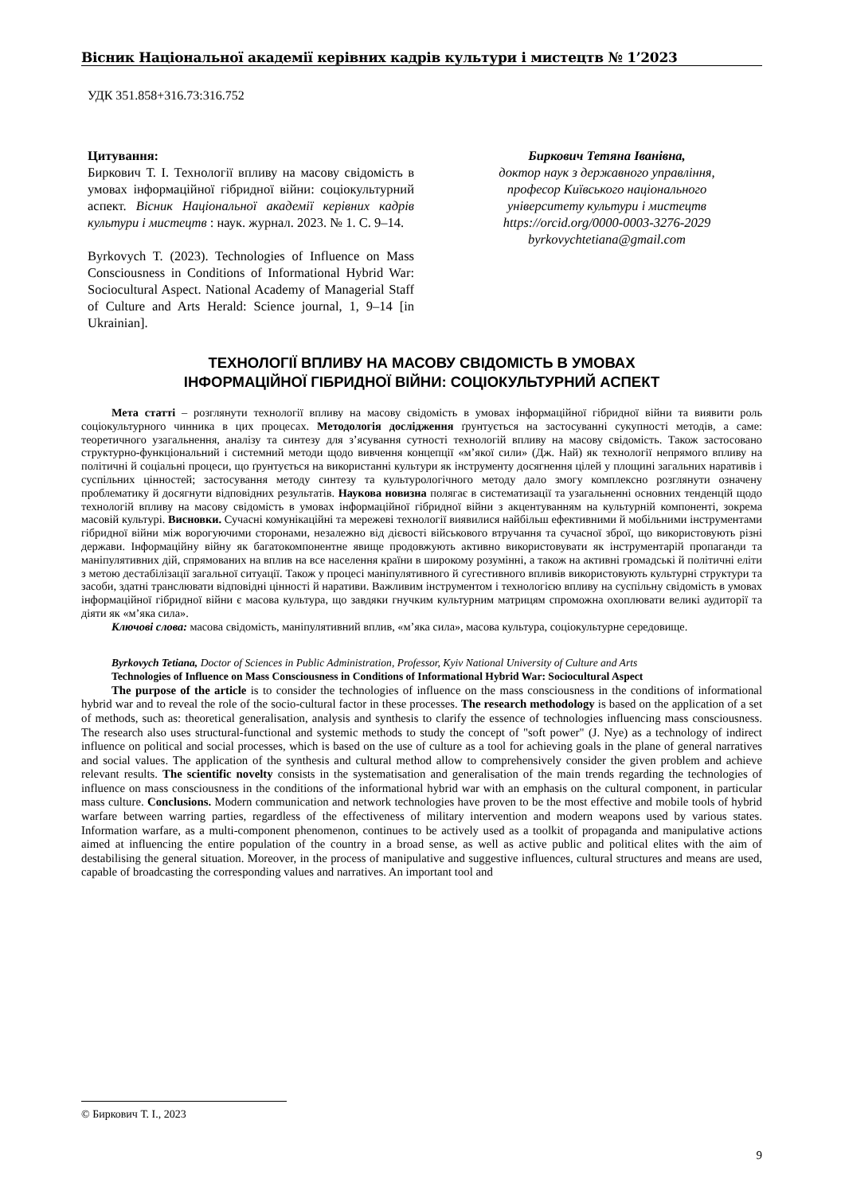Вісник Національної академії керівних кадрів культури і мистецтв № 1’2023
УДК 351.858+316.73:316.752
Цитування:
Биркович Т. І. Технології впливу на масову свідомість в умовах інформаційної гібридної війни: соціокультурний аспект. Вісник Національної академії керівних кадрів культури і мистецтв : наук. журнал. 2023. № 1. С. 9–14.
Byrkovych T. (2023). Technologies of Influence on Mass Consciousness in Conditions of Informational Hybrid War: Sociocultural Aspect. National Academy of Managerial Staff of Culture and Arts Herald: Science journal, 1, 9–14 [in Ukrainian].
Биркович Тетяна Іванівна,
доктор наук з державного управління,
професор Київського національного
університету культури і мистецтв
https://orcid.org/0000-0003-3276-2029
byrkovychtetiana@gmail.com
ТЕХНОЛОГІЇ ВПЛИВУ НА МАСОВУ СВІДОМІСТЬ В УМОВАХ
ІНФОРМАЦІЙНОЇ ГІБРИДНОЇ ВІЙНИ: СОЦІОКУЛЬТУРНИЙ АСПЕКТ
Мета статті – розглянути технології впливу на масову свідомість в умовах інформаційної гібридної війни та виявити роль соціокультурного чинника в цих процесах. Методологія дослідження ґрунтується на застосуванні сукупності методів, а саме: теоретичного узагальнення, аналізу та синтезу для з’ясування сутності технологій впливу на масову свідомість. Також застосовано структурно-функціональний і системний методи щодо вивчення концепції «м’якої сили» (Дж. Най) як технології непрямого впливу на політичні й соціальні процеси, що ґрунтується на використанні культури як інструменту досягнення цілей у площині загальних наративів і суспільних цінностей; застосування методу синтезу та культурологічного методу дало змогу комплексно розглянути означену проблематику й досягнути відповідних результатів. Наукова новизна полягає в систематизації та узагальненні основних тенденцій щодо технологій впливу на масову свідомість в умовах інформаційної гібридної війни з акцентуванням на культурній компоненті, зокрема масовій культурі. Висновки. Сучасні комунікаційні та мережеві технології виявилися найбільш ефективними й мобільними інструментами гібридної війни між ворогуючими сторонами, незалежно від дієвості військового втручання та сучасної зброї, що використовують різні держави. Інформаційну війну як багатокомпонентне явище продовжують активно використовувати як інструментарій пропаганди та маніпулятивних дій, спрямованих на вплив на все населення країни в широкому розумінні, а також на активні громадські й політичні еліти з метою дестабілізації загальної ситуації. Також у процесі маніпулятивного й сугестивного впливів використовують культурні структури та засоби, здатні транслювати відповідні цінності й наративи. Важливим інструментом і технологією впливу на суспільну свідомість в умовах інформаційної гібридної війни є масова культура, що завдяки гнучким культурним матрицям спроможна охоплювати великі аудиторії та діяти як «м’яка сила».
Ключові слова: масова свідомість, маніпулятивний вплив, «м’яка сила», масова культура, соціокультурне середовище.
Byrkovych Tetiana, Doctor of Sciences in Public Administration, Professor, Kyiv National University of Culture and Arts
Technologies of Influence on Mass Consciousness in Conditions of Informational Hybrid War: Sociocultural Aspect
The purpose of the article is to consider the technologies of influence on the mass consciousness in the conditions of informational hybrid war and to reveal the role of the socio-cultural factor in these processes. The research methodology is based on the application of a set of methods, such as: theoretical generalisation, analysis and synthesis to clarify the essence of technologies influencing mass consciousness. The research also uses structural-functional and systemic methods to study the concept of "soft power" (J. Nye) as a technology of indirect influence on political and social processes, which is based on the use of culture as a tool for achieving goals in the plane of general narratives and social values. The application of the synthesis and cultural method allow to comprehensively consider the given problem and achieve relevant results. The scientific novelty consists in the systematisation and generalisation of the main trends regarding the technologies of influence on mass consciousness in the conditions of the informational hybrid war with an emphasis on the cultural component, in particular mass culture. Conclusions. Modern communication and network technologies have proven to be the most effective and mobile tools of hybrid warfare between warring parties, regardless of the effectiveness of military intervention and modern weapons used by various states. Information warfare, as a multi-component phenomenon, continues to be actively used as a toolkit of propaganda and manipulative actions aimed at influencing the entire population of the country in a broad sense, as well as active public and political elites with the aim of destabilising the general situation. Moreover, in the process of manipulative and suggestive influences, cultural structures and means are used, capable of broadcasting the corresponding values and narratives. An important tool and
© Биркович Т. І., 2023
9